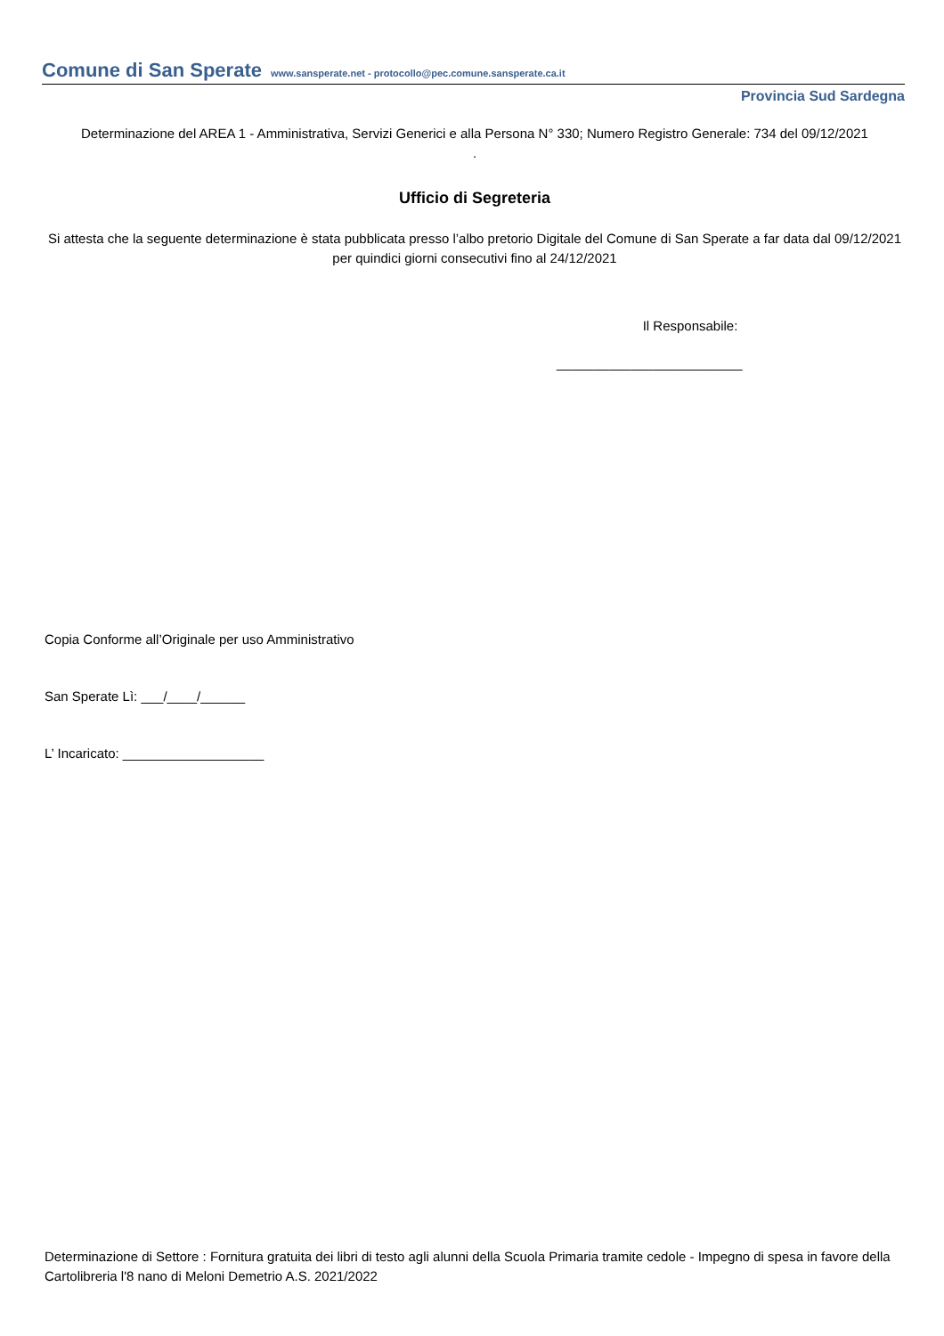Comune di San Sperate www.sansperate.net - protocollo@pec.comune.sansperate.ca.it
Provincia Sud Sardegna
Determinazione del AREA 1 - Amministrativa, Servizi Generici e alla Persona N° 330; Numero Registro Generale: 734 del 09/12/2021
.
Ufficio di Segreteria
Si attesta che la seguente determinazione è stata pubblicata presso l’albo pretorio Digitale del Comune di San Sperate a far data dal 09/12/2021 per quindici giorni consecutivi fino al 24/12/2021
Il Responsabile:
_________________________
Copia Conforme all’Originale per uso Amministrativo
San Sperate Lì: ___/____/______
L’ Incaricato: ___________________
Determinazione di Settore : Fornitura gratuita dei libri di testo agli alunni della Scuola Primaria tramite cedole - Impegno di spesa in favore della Cartolibreria l'8 nano di Meloni Demetrio A.S. 2021/2022